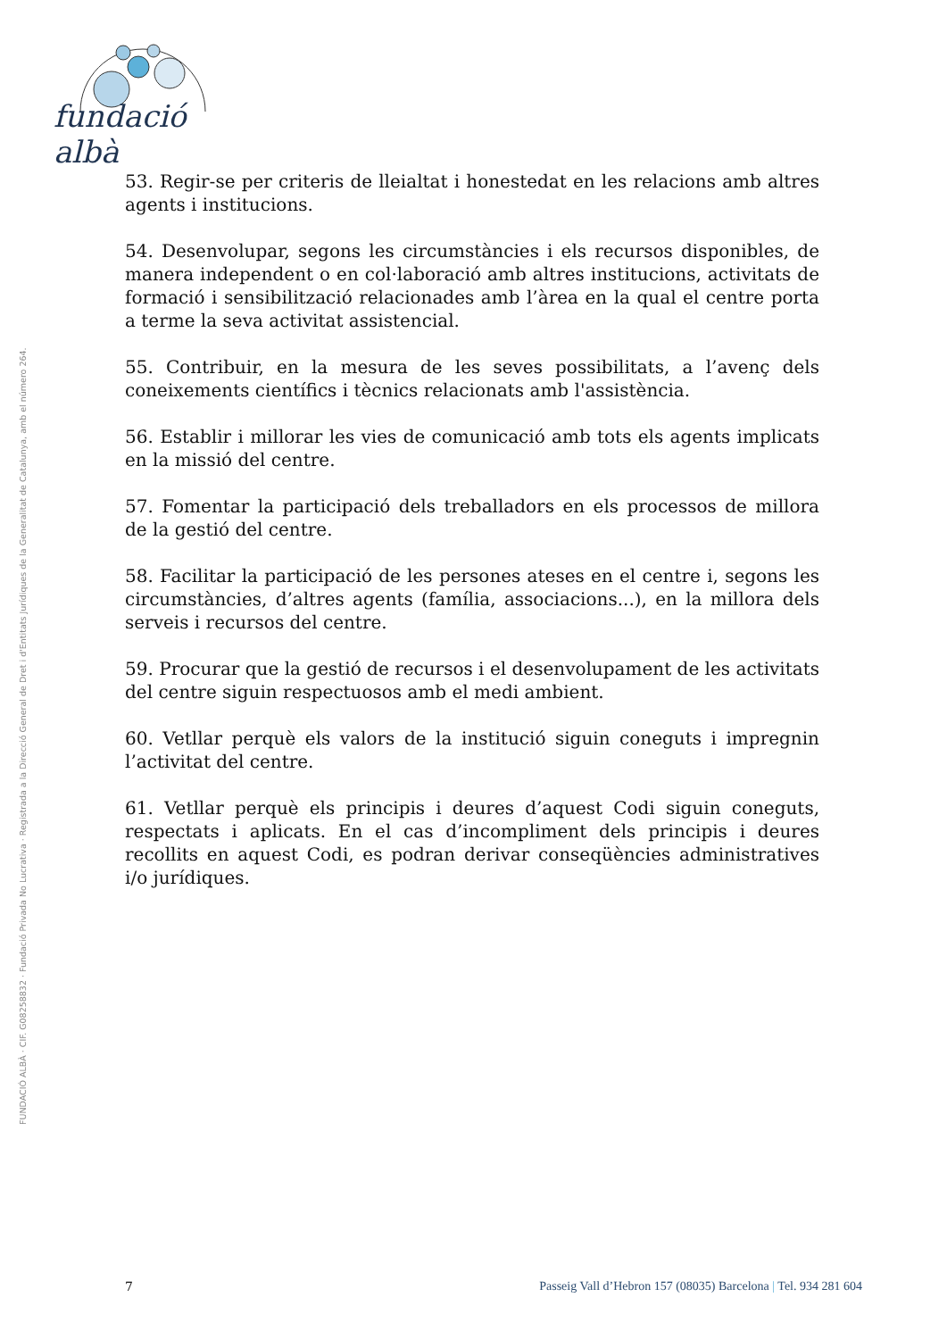fundació albà
FUNDACIÓ ALBÀ · CIF. G08258832 · Fundació Privada No Lucrativa · Registrada a la Direcció General de Dret i d'Entitats Jurídiques de la Generalitat de Catalunya, amb el número 264.
53. Regir-se per criteris de lleialtat i honestedat en les relacions amb altres agents i institucions.
54. Desenvolupar, segons les circumstàncies i els recursos disponibles, de manera independent o en col·laboració amb altres institucions, activitats de formació i sensibilització relacionades amb l’àrea en la qual el centre porta a terme la seva activitat assistencial.
55. Contribuir, en la mesura de les seves possibilitats, a l’avenç dels coneixements científics i tècnics relacionats amb l'assistència.
56. Establir i millorar les vies de comunicació amb tots els agents implicats en la missió del centre.
57. Fomentar la participació dels treballadors en els processos de millora de la gestió del centre.
58. Facilitar la participació de les persones ateses en el centre i, segons les circumstàncies, d’altres agents (família, associacions...), en la millora dels serveis i recursos del centre.
59. Procurar que la gestió de recursos i el desenvolupament de les activitats del centre siguin respectuosos amb el medi ambient.
60. Vetllar perquè els valors de la institució siguin coneguts i impregnin l’activitat del centre.
61. Vetllar perquè els principis i deures d’aquest Codi siguin coneguts, respectats i aplicats. En el cas d’incompliment dels principis i deures recollits en aquest Codi, es podran derivar conseqüències administratives i/o jurídiques.
7 Passeig Vall d’Hebron 157 (08035) Barcelona | Tel. 934 281 604